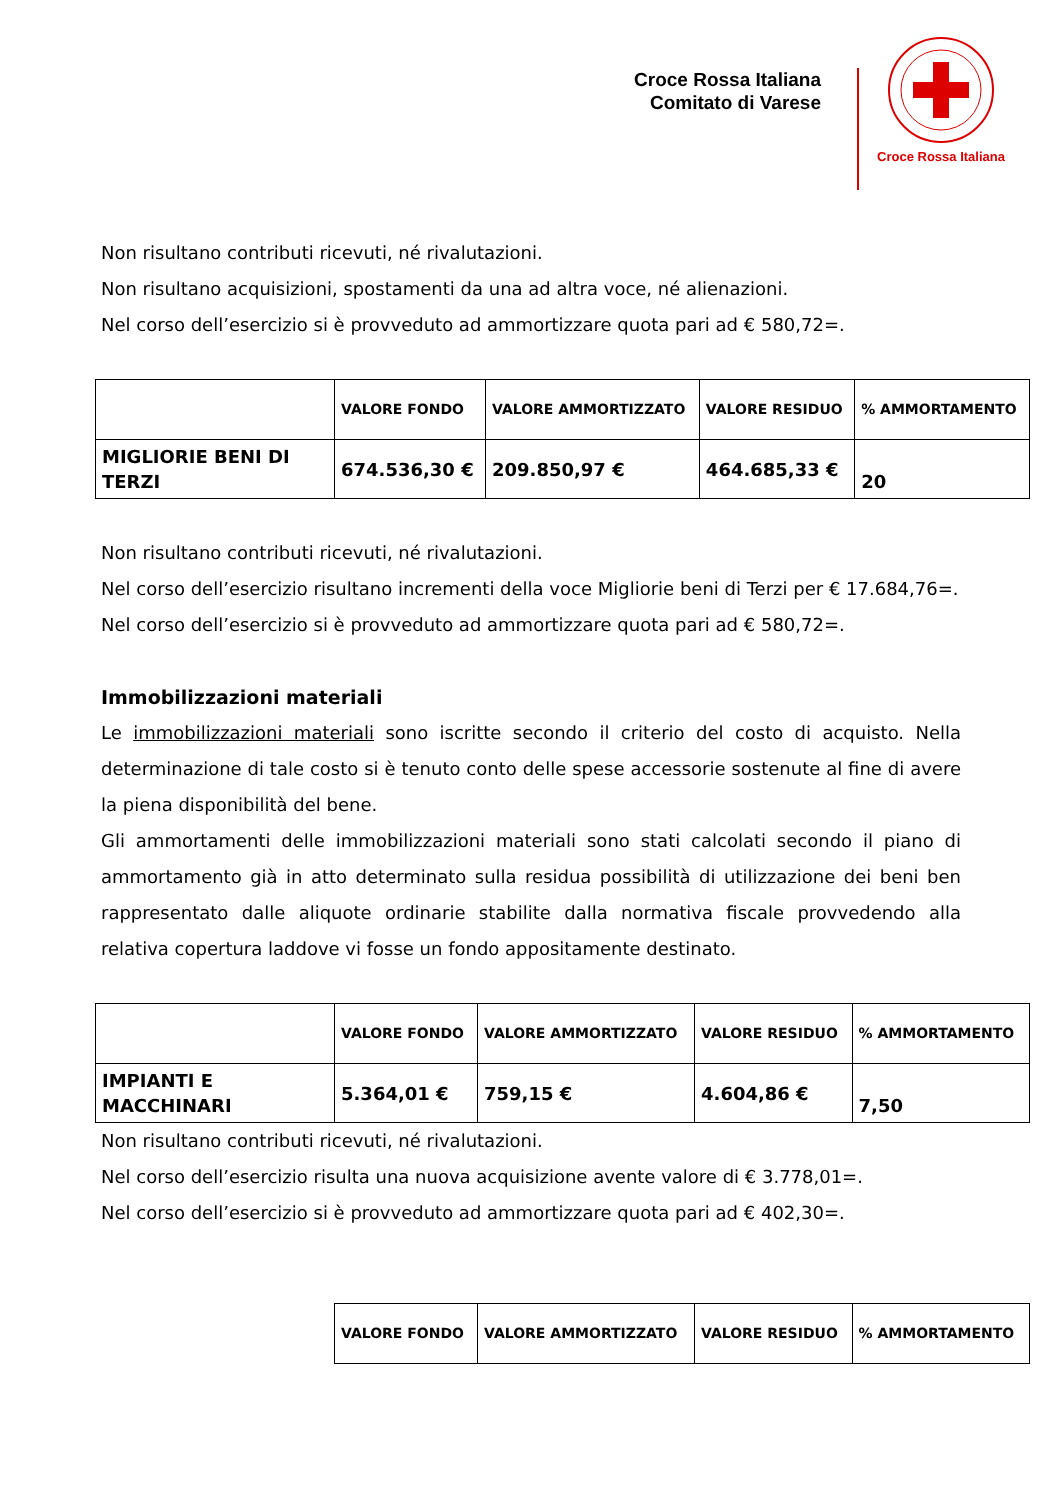Croce Rossa Italiana
Comitato di Varese
Croce Rossa Italiana
Non risultano contributi ricevuti, né rivalutazioni.
Non risultano acquisizioni, spostamenti da una ad altra voce, né alienazioni.
Nel corso dell’esercizio si è provveduto ad ammortizzare quota pari ad € 580,72=.
| | VALORE FONDO | VALORE AMMORTIZZATO | VALORE RESIDUO | % AMMORTAMENTO |
| MIGLIORIE BENI DI TERZI | 674.536,30 € | 209.850,97 € | 464.685,33 € | 20 |
Non risultano contributi ricevuti, né rivalutazioni.
Nel corso dell’esercizio risultano incrementi della voce Migliorie beni di Terzi per € 17.684,76=.
Nel corso dell’esercizio si è provveduto ad ammortizzare quota pari ad € 580,72=.
Immobilizzazioni materiali
Le immobilizzazioni materiali sono iscritte secondo il criterio del costo di acquisto. Nella determinazione di tale costo si è tenuto conto delle spese accessorie sostenute al fine di avere la piena disponibilità del bene.
Gli ammortamenti delle immobilizzazioni materiali sono stati calcolati secondo il piano di ammortamento già in atto determinato sulla residua possibilità di utilizzazione dei beni ben rappresentato dalle aliquote ordinarie stabilite dalla normativa fiscale provvedendo alla relativa copertura laddove vi fosse un fondo appositamente destinato.
| | VALORE FONDO | VALORE AMMORTIZZATO | VALORE RESIDUO | % AMMORTAMENTO |
| IMPIANTI E MACCHINARI | 5.364,01 € | 759,15 € | 4.604,86 € | 7,50 |
Non risultano contributi ricevuti, né rivalutazioni.
Nel corso dell’esercizio risulta una nuova acquisizione avente valore di € 3.778,01=.
Nel corso dell’esercizio si è provveduto ad ammortizzare quota pari ad € 402,30=.
| VALORE FONDO | VALORE AMMORTIZZATO | VALORE RESIDUO | % AMMORTAMENTO |